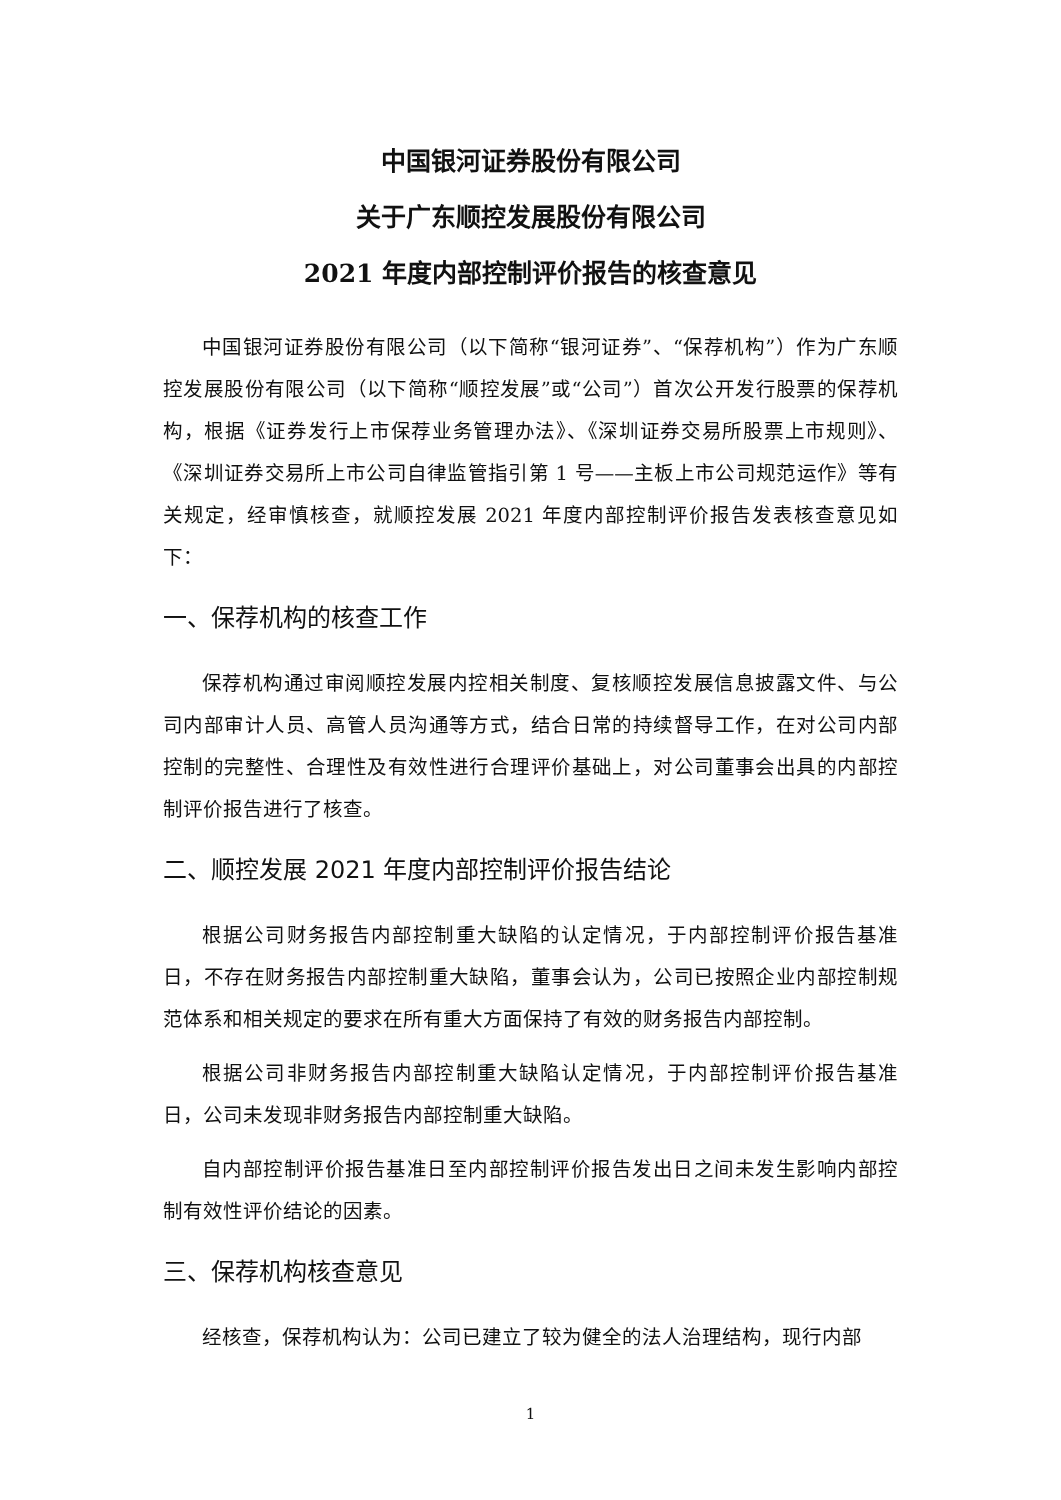中国银河证券股份有限公司
关于广东顺控发展股份有限公司
2021 年度内部控制评价报告的核查意见
中国银河证券股份有限公司（以下简称“银河证券”、“保荐机构”）作为广东顺控发展股份有限公司（以下简称“顺控发展”或“公司”）首次公开发行股票的保荐机构，根据《证券发行上市保荐业务管理办法》、《深圳证券交易所股票上市规则》、《深圳证券交易所上市公司自律监管指引第 1 号——主板上市公司规范运作》等有关规定，经审慎核查，就顺控发展 2021 年度内部控制评价报告发表核查意见如下：
一、保荐机构的核查工作
保荐机构通过审阅顺控发展内控相关制度、复核顺控发展信息披露文件、与公司内部审计人员、高管人员沟通等方式，结合日常的持续督导工作，在对公司内部控制的完整性、合理性及有效性进行合理评价基础上，对公司董事会出具的内部控制评价报告进行了核查。
二、顺控发展 2021 年度内部控制评价报告结论
根据公司财务报告内部控制重大缺陷的认定情况，于内部控制评价报告基准日，不存在财务报告内部控制重大缺陷，董事会认为，公司已按照企业内部控制规范体系和相关规定的要求在所有重大方面保持了有效的财务报告内部控制。
根据公司非财务报告内部控制重大缺陷认定情况，于内部控制评价报告基准日，公司未发现非财务报告内部控制重大缺陷。
自内部控制评价报告基准日至内部控制评价报告发出日之间未发生影响内部控制有效性评价结论的因素。
三、保荐机构核查意见
经核查，保荐机构认为：公司已建立了较为健全的法人治理结构，现行内部
1